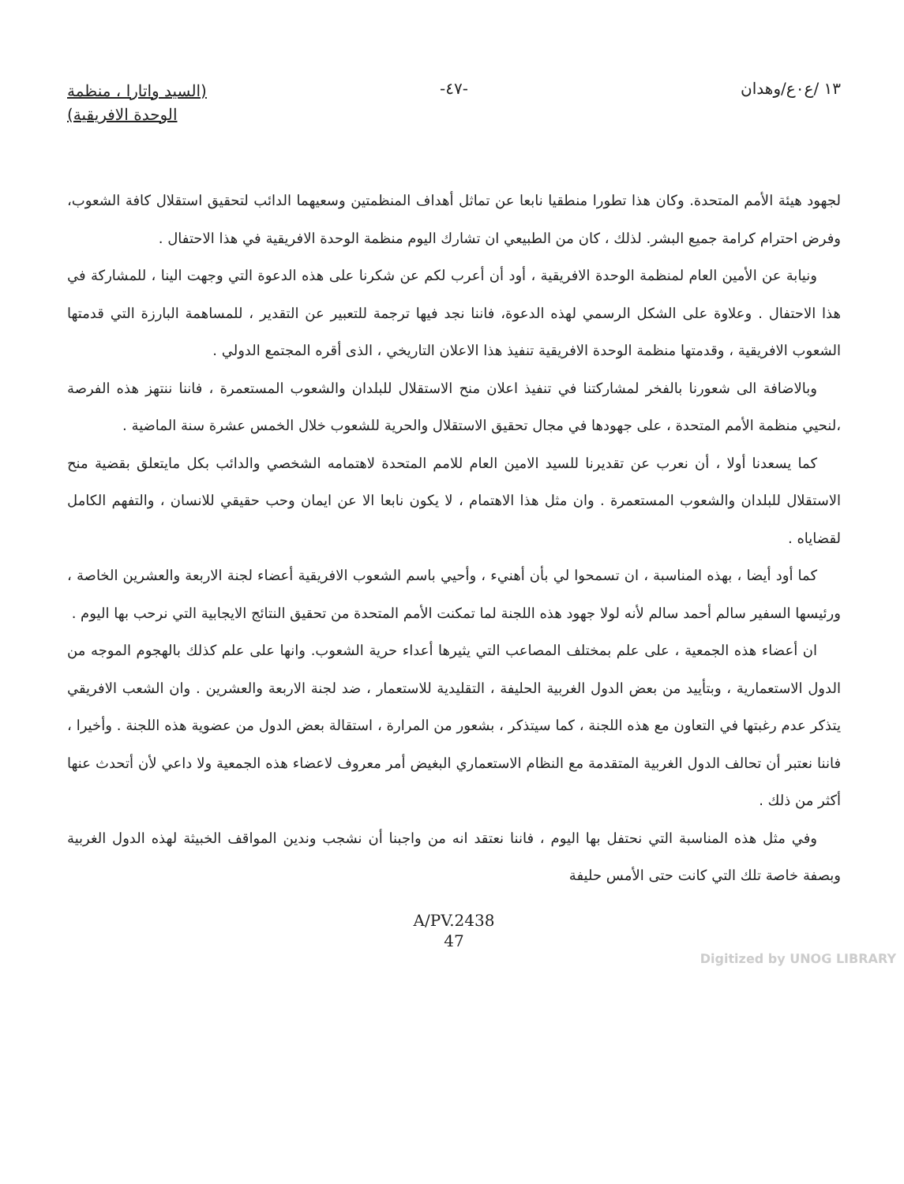١٣ /ع٠ع/وهدان -٤٧-
(السيد واتارا ، منظمة
الوحدة الافريقية)
لجهود هيئة الأمم المتحدة. وكان هذا تطورا منطقيا نابعا عن تماثل أهداف المنظمتين وسعيهما الدائب لتحقيق استقلال كافة الشعوب، وفرض احترام كرامة جميع البشر. لذلك ، كان من الطبيعي ان تشارك اليوم منظمة الوحدة الافريقية في هذا الاحتفال .
ونيابة عن الأمين العام لمنظمة الوحدة الافريقية ، أود أن أعرب لكم عن شكرنا على هذه الدعوة التي وجهت الينا ، للمشاركة في هذا الاحتفال . وعلاوة على الشكل الرسمي لهذه الدعوة، فاننا نجد فيها ترجمة للتعبير عن التقدير ، للمساهمة البارزة التي قدمتها الشعوب الافريقية ، وقدمتها منظمة الوحدة الافريقية تنفيذ هذا الاعلان التاريخي ، الذى أقره المجتمع الدولي .
وبالاضافة الى شعورنا بالفخر لمشاركتنا في تنفيذ اعلان منح الاستقلال للبلدان والشعوب المستعمرة ، فاننا ننتهز هذه الفرصة ،لنحيي منظمة الأمم المتحدة ، على جهودها في مجال تحقيق الاستقلال والحرية للشعوب خلال الخمس عشرة سنة الماضية .
كما يسعدنا أولا ، أن نعرب عن تقديرنا للسيد الامين العام للامم المتحدة لاهتمامه الشخصي والدائب بكل مايتعلق بقضية منح الاستقلال للبلدان والشعوب المستعمرة . وان مثل هذا الاهتمام ، لا يكون نابعا الا عن ايمان وحب حقيقي للانسان ، والتفهم الكامل لقضاياه .
كما أود أيضا ، بهذه المناسبة ، ان تسمحوا لي بأن أهنيء ، وأحيي باسم الشعوب الافريقية أعضاء لجنة الاربعة والعشرين الخاصة ، ورئيسها السفير سالم أحمد سالم لأنه لولا جهود هذه اللجنة لما تمكنت الأمم المتحدة من تحقيق النتائج الايجابية التي نرحب بها اليوم .
ان أعضاء هذه الجمعية ، على علم بمختلف المصاعب التي يثيرها أعداء حرية الشعوب. وانها على علم كذلك بالهجوم الموجه من الدول الاستعمارية ، وبتأييد من بعض الدول الغربية الحليفة ، التقليدية للاستعمار ، ضد لجنة الاربعة والعشرين . وان الشعب الافريقي يتذكر عدم رغبتها في التعاون مع هذه اللجنة ، كما سيتذكر ، بشعور من المرارة ، استقالة بعض الدول من عضوية هذه اللجنة . وأخيرا ، فاننا نعتبر أن تحالف الدول الغربية المتقدمة مع النظام الاستعماري البغيض أمر معروف لاعضاء هذه الجمعية ولا داعي لأن أتحدث عنها أكثر من ذلك .
وفي مثل هذه المناسبة التي نحتفل بها اليوم ، فاننا نعتقد انه من واجبنا أن نشجب وندين المواقف الخبيثة لهذه الدول الغربية وبصفة خاصة تلك التي كانت حتى الأمس حليفة
A/PV.2438
47
Digitized by UNOG LIBRARY